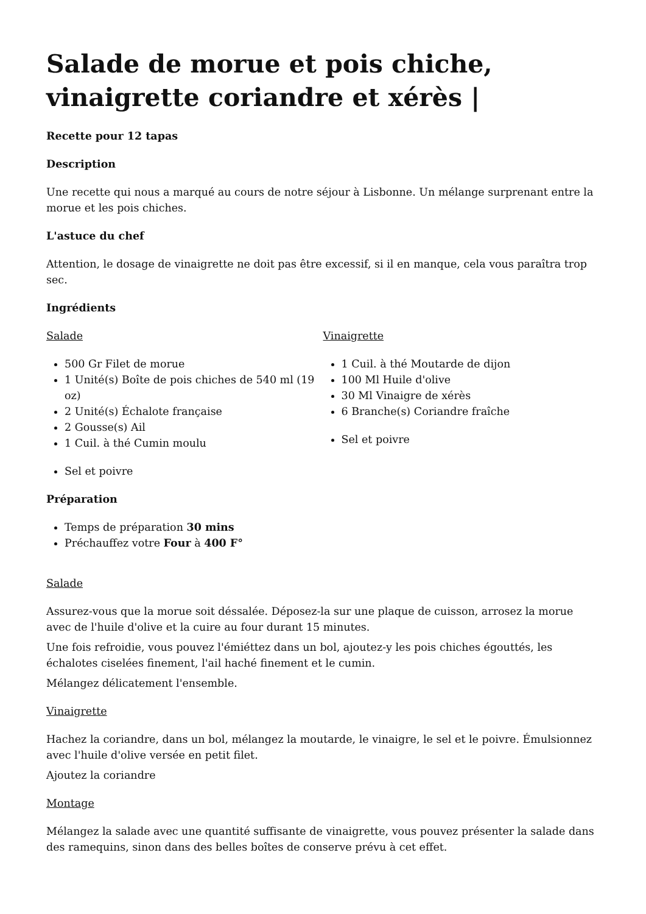Salade de morue et pois chiche, vinaigrette coriandre et xérès |
Recette pour 12 tapas
Description
Une recette qui nous a marqué au cours de notre séjour à Lisbonne. Un mélange surprenant entre la morue et les pois chiches.
L'astuce du chef
Attention, le dosage de vinaigrette ne doit pas être excessif, si il en manque, cela vous paraîtra trop sec.
Ingrédients
Salade
500 Gr Filet de morue
1 Unité(s) Boîte de pois chiches de 540 ml (19 oz)
2 Unité(s) Échalote française
2 Gousse(s) Ail
1 Cuil. à thé Cumin moulu
Sel et poivre
Vinaigrette
1 Cuil. à thé Moutarde de dijon
100 Ml Huile d'olive
30 Ml Vinaigre de xérès
6 Branche(s) Coriandre fraîche
Sel et poivre
Préparation
Temps de préparation 30 mins
Préchauffez votre Four à 400 F°
Salade
Assurez-vous que la morue soit déssalée. Déposez-la sur une plaque de cuisson, arrosez la morue avec de l'huile d'olive et la cuire au four durant 15 minutes.
Une fois refroidie, vous pouvez l'émiéttez dans un bol, ajoutez-y les pois chiches égouttés, les échalotes ciselées finement, l'ail haché finement et le cumin.
Mélangez délicatement l'ensemble.
Vinaigrette
Hachez la coriandre, dans un bol, mélangez la moutarde, le vinaigre, le sel et le poivre. Émulsionnez avec l'huile d'olive versée en petit filet.
Ajoutez la coriandre
Montage
Mélangez la salade avec une quantité suffisante de vinaigrette, vous pouvez présenter la salade dans des ramequins, sinon dans des belles boîtes de conserve prévu à cet effet.